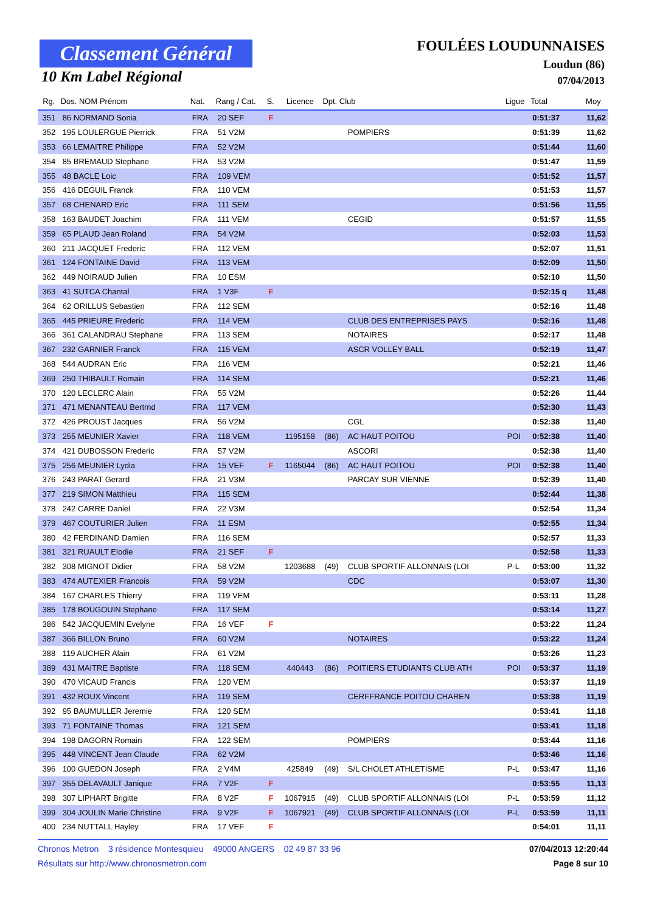Classement Général
10 Km Label Régional
FOULÉES LOUDUNNAISES
Loudun (86)
07/04/2013
| Rg. | Dos. NOM Prénom | Nat. | Rang / Cat. | S. | Licence | Dpt. Club | | Ligue | Total | Moy |
| --- | --- | --- | --- | --- | --- | --- | --- | --- | --- | --- |
| 351 | 86 NORMAND Sonia | FRA | 20 SEF | F | | | | | 0:51:37 | 11,62 |
| 352 | 195 LOULERGUE Pierrick | FRA | 51 V2M | | | | POMPIERS | | 0:51:39 | 11,62 |
| 353 | 66 LEMAITRE Philippe | FRA | 52 V2M | | | | | | 0:51:44 | 11,60 |
| 354 | 85 BREMAUD Stephane | FRA | 53 V2M | | | | | | 0:51:47 | 11,59 |
| 355 | 48 BACLE Loic | FRA | 109 VEM | | | | | | 0:51:52 | 11,57 |
| 356 | 416 DEGUIL Franck | FRA | 110 VEM | | | | | | 0:51:53 | 11,57 |
| 357 | 68 CHENARD Eric | FRA | 111 SEM | | | | | | 0:51:56 | 11,55 |
| 358 | 163 BAUDET Joachim | FRA | 111 VEM | | | | CEGID | | 0:51:57 | 11,55 |
| 359 | 65 PLAUD Jean Roland | FRA | 54 V2M | | | | | | 0:52:03 | 11,53 |
| 360 | 211 JACQUET Frederic | FRA | 112 VEM | | | | | | 0:52:07 | 11,51 |
| 361 | 124 FONTAINE David | FRA | 113 VEM | | | | | | 0:52:09 | 11,50 |
| 362 | 449 NOIRAUD Julien | FRA | 10 ESM | | | | | | 0:52:10 | 11,50 |
| 363 | 41 SUTCA Chantal | FRA | 1 V3F | F | | | | | 0:52:15 q | 11,48 |
| 364 | 62 ORILLUS Sebastien | FRA | 112 SEM | | | | | | 0:52:16 | 11,48 |
| 365 | 445 PRIEURE Frederic | FRA | 114 VEM | | | | CLUB DES ENTREPRISES PAYS | | 0:52:16 | 11,48 |
| 366 | 361 CALANDRAU Stephane | FRA | 113 SEM | | | | NOTAIRES | | 0:52:17 | 11,48 |
| 367 | 232 GARNIER Franck | FRA | 115 VEM | | | | ASCR VOLLEY BALL | | 0:52:19 | 11,47 |
| 368 | 544 AUDRAN Eric | FRA | 116 VEM | | | | | | 0:52:21 | 11,46 |
| 369 | 250 THIBAULT Romain | FRA | 114 SEM | | | | | | 0:52:21 | 11,46 |
| 370 | 120 LECLERC Alain | FRA | 55 V2M | | | | | | 0:52:26 | 11,44 |
| 371 | 471 MENANTEAU Bertrnd | FRA | 117 VEM | | | | | | 0:52:30 | 11,43 |
| 372 | 426 PROUST Jacques | FRA | 56 V2M | | | | CGL | | 0:52:38 | 11,40 |
| 373 | 255 MEUNIER Xavier | FRA | 118 VEM | | 1195158 | (86) | AC HAUT POITOU | POI | 0:52:38 | 11,40 |
| 374 | 421 DUBOSSON Frederic | FRA | 57 V2M | | | | ASCORI | | 0:52:38 | 11,40 |
| 375 | 256 MEUNIER Lydia | FRA | 15 VEF | F | 1165044 | (86) | AC HAUT POITOU | POI | 0:52:38 | 11,40 |
| 376 | 243 PARAT Gerard | FRA | 21 V3M | | | | PARCAY SUR VIENNE | | 0:52:39 | 11,40 |
| 377 | 219 SIMON Matthieu | FRA | 115 SEM | | | | | | 0:52:44 | 11,38 |
| 378 | 242 CARRE Daniel | FRA | 22 V3M | | | | | | 0:52:54 | 11,34 |
| 379 | 467 COUTURIER Julien | FRA | 11 ESM | | | | | | 0:52:55 | 11,34 |
| 380 | 42 FERDINAND Damien | FRA | 116 SEM | | | | | | 0:52:57 | 11,33 |
| 381 | 321 RUAULT Elodie | FRA | 21 SEF | F | | | | | 0:52:58 | 11,33 |
| 382 | 308 MIGNOT Didier | FRA | 58 V2M | | 1203688 | (49) | CLUB SPORTIF ALLONNAIS (LOI | P-L | 0:53:00 | 11,32 |
| 383 | 474 AUTEXIER Francois | FRA | 59 V2M | | | | CDC | | 0:53:07 | 11,30 |
| 384 | 167 CHARLES Thierry | FRA | 119 VEM | | | | | | 0:53:11 | 11,28 |
| 385 | 178 BOUGOUIN Stephane | FRA | 117 SEM | | | | | | 0:53:14 | 11,27 |
| 386 | 542 JACQUEMIN Evelyne | FRA | 16 VEF | F | | | | | 0:53:22 | 11,24 |
| 387 | 366 BILLON Bruno | FRA | 60 V2M | | | | NOTAIRES | | 0:53:22 | 11,24 |
| 388 | 119 AUCHER Alain | FRA | 61 V2M | | | | | | 0:53:26 | 11,23 |
| 389 | 431 MAITRE Baptiste | FRA | 118 SEM | | 440443 | (86) | POITIERS ETUDIANTS CLUB ATH | POI | 0:53:37 | 11,19 |
| 390 | 470 VICAUD Francis | FRA | 120 VEM | | | | | | 0:53:37 | 11,19 |
| 391 | 432 ROUX Vincent | FRA | 119 SEM | | | | CERFFRANCE POITOU CHAREN | | 0:53:38 | 11,19 |
| 392 | 95 BAUMULLER Jeremie | FRA | 120 SEM | | | | | | 0:53:41 | 11,18 |
| 393 | 71 FONTAINE Thomas | FRA | 121 SEM | | | | | | 0:53:41 | 11,18 |
| 394 | 198 DAGORN Romain | FRA | 122 SEM | | | | POMPIERS | | 0:53:44 | 11,16 |
| 395 | 448 VINCENT Jean Claude | FRA | 62 V2M | | | | | | 0:53:46 | 11,16 |
| 396 | 100 GUEDON Joseph | FRA | 2 V4M | | 425849 | (49) | S/L CHOLET ATHLETISME | P-L | 0:53:47 | 11,16 |
| 397 | 355 DELAVAULT Janique | FRA | 7 V2F | F | | | | | 0:53:55 | 11,13 |
| 398 | 307 LIPHART Brigitte | FRA | 8 V2F | F | 1067915 | (49) | CLUB SPORTIF ALLONNAIS (LOI | P-L | 0:53:59 | 11,12 |
| 399 | 304 JOULIN Marie Christine | FRA | 9 V2F | F | 1067921 | (49) | CLUB SPORTIF ALLONNAIS (LOI | P-L | 0:53:59 | 11,11 |
| 400 | 234 NUTTALL Hayley | FRA | 17 VEF | F | | | | | 0:54:01 | 11,11 |
Chronos Metron 3 résidence Montesquieu 49000 ANGERS 02 49 87 33 96 07/04/2013 12:20:44
Résultats sur http://www.chronosmetron.com Page 8 sur 10